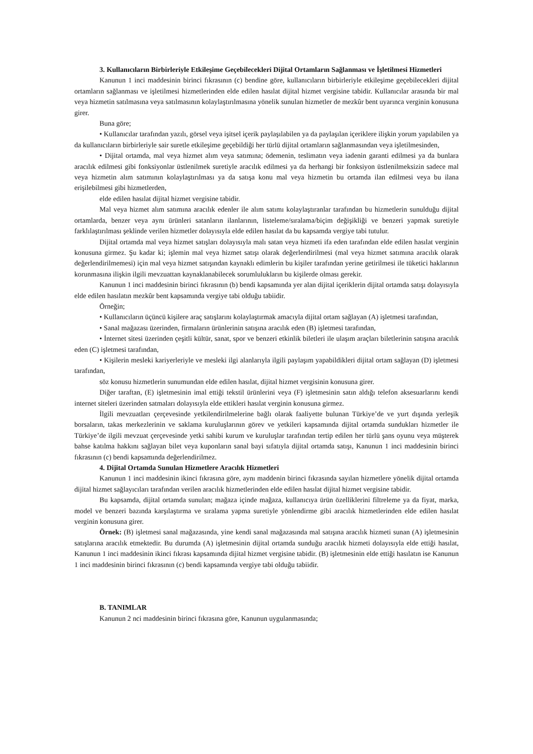3. Kullanıcıların Birbirleriyle Etkileşime Geçebilecekleri Dijital Ortamların Sağlanması ve İşletilmesi Hizmetleri
Kanunun 1 inci maddesinin birinci fıkrasının (c) bendine göre, kullanıcıların birbirleriyle etkileşime geçebilecekleri dijital ortamların sağlanması ve işletilmesi hizmetlerinden elde edilen hasılat dijital hizmet vergisine tabidir. Kullanıcılar arasında bir mal veya hizmetin satılmasına veya satılmasının kolaylaştırılmasına yönelik sunulan hizmetler de mezkûr bent uyarınca verginin konusuna girer.
Buna göre;
• Kullanıcılar tarafından yazılı, görsel veya işitsel içerik paylaşılabilen ya da paylaşılan içeriklere ilişkin yorum yapılabilen ya da kullanıcıların birbirleriyle sair suretle etkileşime geçebildiği her türlü dijital ortamların sağlanmasından veya işletilmesinden,
• Dijital ortamda, mal veya hizmet alım veya satımına; ödemenin, teslimatın veya iadenin garanti edilmesi ya da bunlara aracılık edilmesi gibi fonksiyonlar üstlenilmek suretiyle aracılık edilmesi ya da herhangi bir fonksiyon üstlenilmeksizin sadece mal veya hizmetin alım satımının kolaylaştırılması ya da satışa konu mal veya hizmetin bu ortamda ilan edilmesi veya bu ilana erişilebilmesi gibi hizmetlerden,
elde edilen hasılat dijital hizmet vergisine tabidir.
Mal veya hizmet alım satımına aracılık edenler ile alım satımı kolaylaştıranlar tarafından bu hizmetlerin sunulduğu dijital ortamlarda, benzer veya aynı ürünleri satanların ilanlarının, listeleme/sıralama/biçim değişikliği ve benzeri yapmak suretiyle farklılaştırılması şeklinde verilen hizmetler dolayısıyla elde edilen hasılat da bu kapsamda vergiye tabi tutulur.
Dijital ortamda mal veya hizmet satışları dolayısıyla malı satan veya hizmeti ifa eden tarafından elde edilen hasılat verginin konusuna girmez. Şu kadar ki; işlemin mal veya hizmet satışı olarak değerlendirilmesi (mal veya hizmet satımına aracılık olarak değerlendirilmemesi) için mal veya hizmet satışından kaynaklı edimlerin bu kişiler tarafından yerine getirilmesi ile tüketici haklarının korunmasına ilişkin ilgili mevzuattan kaynaklanabilecek sorumlulukların bu kişilerde olması gerekir.
Kanunun 1 inci maddesinin birinci fıkrasının (b) bendi kapsamında yer alan dijital içeriklerin dijital ortamda satışı dolayısıyla elde edilen hasılatın mezkûr bent kapsamında vergiye tabi olduğu tabiidir.
Örneğin;
• Kullanıcıların üçüncü kişilere araç satışlarını kolaylaştırmak amacıyla dijital ortam sağlayan (A) işletmesi tarafından,
• Sanal mağazası üzerinden, firmaların ürünlerinin satışına aracılık eden (B) işletmesi tarafından,
• İnternet sitesi üzerinden çeşitli kültür, sanat, spor ve benzeri etkinlik biletleri ile ulaşım araçları biletlerinin satışına aracılık eden (C) işletmesi tarafından,
• Kişilerin mesleki kariyerleriyle ve mesleki ilgi alanlarıyla ilgili paylaşım yapabildikleri dijital ortam sağlayan (D) işletmesi tarafından,
söz konusu hizmetlerin sunumundan elde edilen hasılat, dijital hizmet vergisinin konusuna girer.
Diğer taraftan, (E) işletmesinin imal ettiği tekstil ürünlerini veya (F) işletmesinin satın aldığı telefon aksesuarlarını kendi internet siteleri üzerinden satmaları dolayısıyla elde ettikleri hasılat verginin konusuna girmez.
İlgili mevzuatları çerçevesinde yetkilendirilmelerine bağlı olarak faaliyette bulunan Türkiye’de ve yurt dışında yerleşik borsaların, takas merkezlerinin ve saklama kuruluşlarının görev ve yetkileri kapsamında dijital ortamda sundukları hizmetler ile Türkiye’de ilgili mevzuat çerçevesinde yetki sahibi kurum ve kuruluşlar tarafından tertip edilen her türlü şans oyunu veya müşterek bahse katılma hakkını sağlayan bilet veya kuponların sanal bayi sıfatıyla dijital ortamda satışı, Kanunun 1 inci maddesinin birinci fıkrasının (c) bendi kapsamında değerlendirilmez.
4. Dijital Ortamda Sunulan Hizmetlere Aracılık Hizmetleri
Kanunun 1 inci maddesinin ikinci fıkrasına göre, aynı maddenin birinci fıkrasında sayılan hizmetlere yönelik dijital ortamda dijital hizmet sağlayıcıları tarafından verilen aracılık hizmetlerinden elde edilen hasılat dijital hizmet vergisine tabidir.
Bu kapsamda, dijital ortamda sunulan; mağaza içinde mağaza, kullanıcıya ürün özelliklerini filtreleme ya da fiyat, marka, model ve benzeri bazında karşılaştırma ve sıralama yapma suretiyle yönlendirme gibi aracılık hizmetlerinden elde edilen hasılat verginin konusuna girer.
Örnek: (B) işletmesi sanal mağazasında, yine kendi sanal mağazasında mal satışına aracılık hizmeti sunan (A) işletmesinin satışlarına aracılık etmektedir. Bu durumda (A) işletmesinin dijital ortamda sunduğu aracılık hizmeti dolayısıyla elde ettiği hasılat, Kanunun 1 inci maddesinin ikinci fıkrası kapsamında dijital hizmet vergisine tabidir. (B) işletmesinin elde ettiği hasılatın ise Kanunun 1 inci maddesinin birinci fıkrasının (c) bendi kapsamında vergiye tabi olduğu tabiidir.
B. TANIMLAR
Kanunun 2 nci maddesinin birinci fıkrasına göre, Kanunun uygulanmasında;